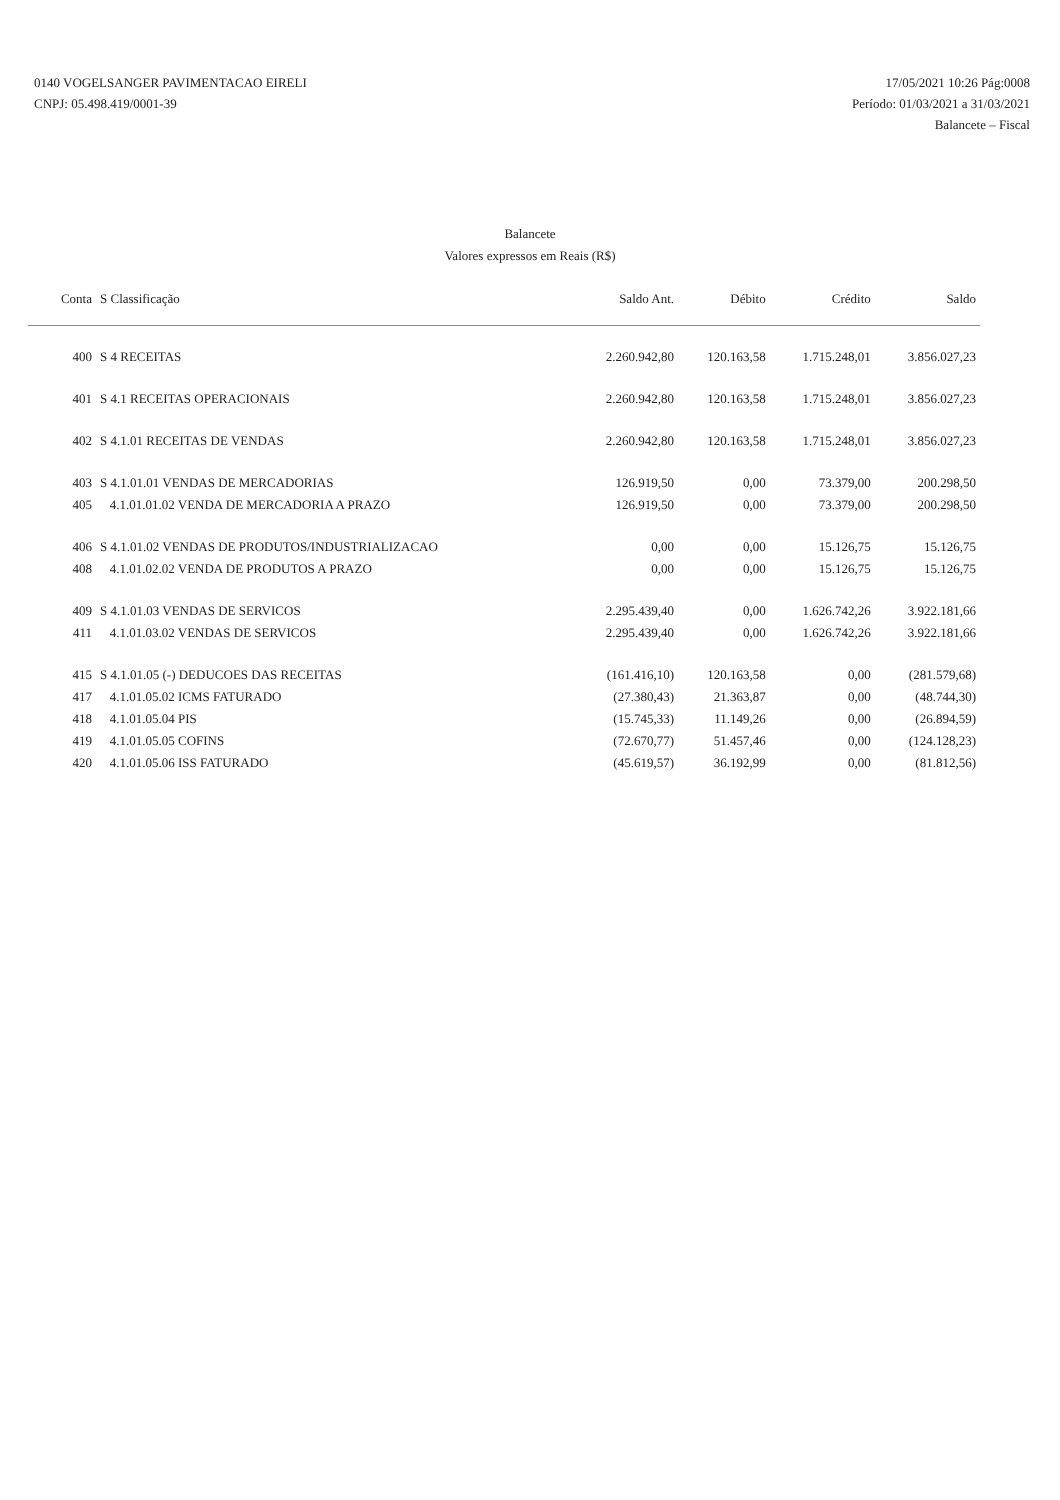0140 VOGELSANGER PAVIMENTACAO EIRELI
CNPJ: 05.498.419/0001-39
17/05/2021 10:26 Pág:0008
Período: 01/03/2021 a 31/03/2021
Balancete – Fiscal
Balancete
Valores expressos em Reais (R$)
| Conta | S Classificação | Saldo Ant. | Débito | Crédito | Saldo |
| --- | --- | --- | --- | --- | --- |
| 400 | S 4 RECEITAS | 2.260.942,80 | 120.163,58 | 1.715.248,01 | 3.856.027,23 |
| 401 | S 4.1 RECEITAS OPERACIONAIS | 2.260.942,80 | 120.163,58 | 1.715.248,01 | 3.856.027,23 |
| 402 | S 4.1.01 RECEITAS DE VENDAS | 2.260.942,80 | 120.163,58 | 1.715.248,01 | 3.856.027,23 |
| 403 | S 4.1.01.01 VENDAS DE MERCADORIAS | 126.919,50 | 0,00 | 73.379,00 | 200.298,50 |
| 405 | 4.1.01.01.02 VENDA DE MERCADORIA A PRAZO | 126.919,50 | 0,00 | 73.379,00 | 200.298,50 |
| 406 | S 4.1.01.02 VENDAS DE PRODUTOS/INDUSTRIALIZACAO | 0,00 | 0,00 | 15.126,75 | 15.126,75 |
| 408 | 4.1.01.02.02 VENDA DE PRODUTOS A PRAZO | 0,00 | 0,00 | 15.126,75 | 15.126,75 |
| 409 | S 4.1.01.03 VENDAS DE SERVICOS | 2.295.439,40 | 0,00 | 1.626.742,26 | 3.922.181,66 |
| 411 | 4.1.01.03.02 VENDAS DE SERVICOS | 2.295.439,40 | 0,00 | 1.626.742,26 | 3.922.181,66 |
| 415 | S 4.1.01.05 (-) DEDUCOES DAS RECEITAS | (161.416,10) | 120.163,58 | 0,00 | (281.579,68) |
| 417 | 4.1.01.05.02 ICMS FATURADO | (27.380,43) | 21.363,87 | 0,00 | (48.744,30) |
| 418 | 4.1.01.05.04 PIS | (15.745,33) | 11.149,26 | 0,00 | (26.894,59) |
| 419 | 4.1.01.05.05 COFINS | (72.670,77) | 51.457,46 | 0,00 | (124.128,23) |
| 420 | 4.1.01.05.06 ISS FATURADO | (45.619,57) | 36.192,99 | 0,00 | (81.812,56) |